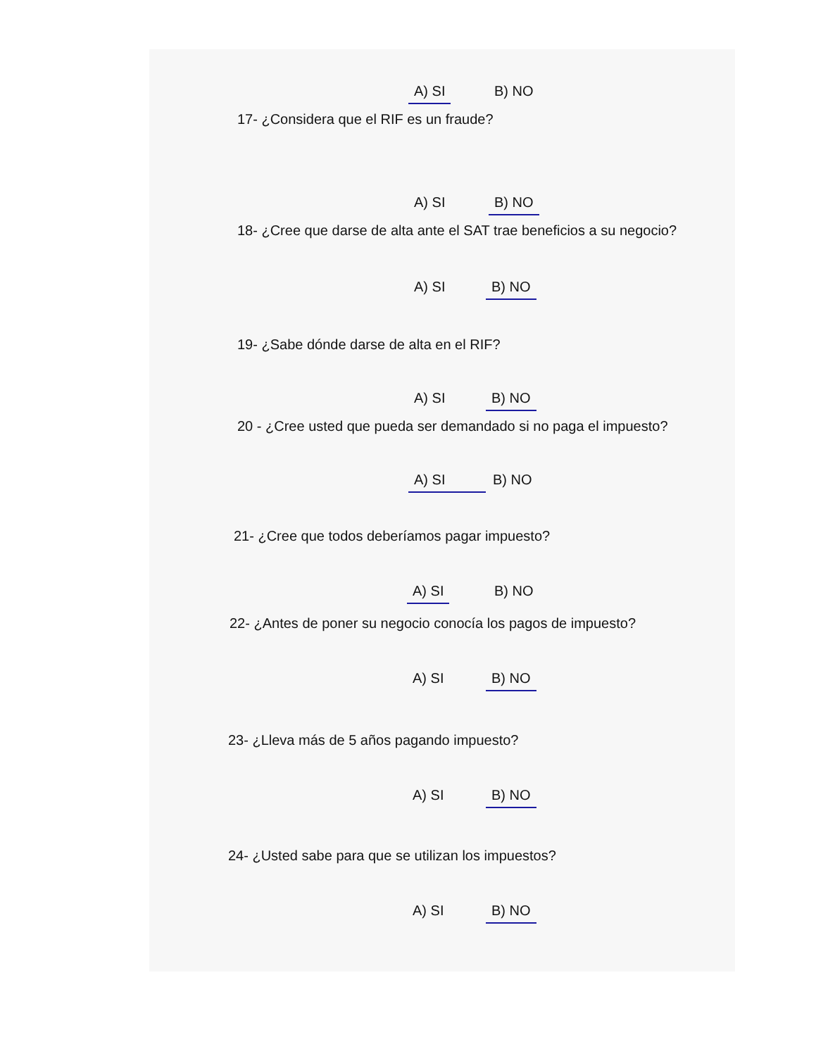A) SI B) NO
17- ¿Considera que el RIF es un fraude?
A) SI B) NO
18- ¿Cree que darse de alta ante el SAT trae beneficios a su negocio?
A) SI B) NO
19- ¿Sabe dónde darse de alta en el RIF?
A) SI B) NO
20 - ¿Cree usted que pueda ser demandado si no paga el impuesto?
A) SI B) NO
21- ¿Cree que todos deberíamos pagar impuesto?
A) SI B) NO
22- ¿Antes de poner su negocio conocía los pagos de impuesto?
A) SI B) NO
23- ¿Lleva más de 5 años pagando impuesto?
A) SI B) NO
24- ¿Usted sabe para que se utilizan los impuestos?
A) SI B) NO